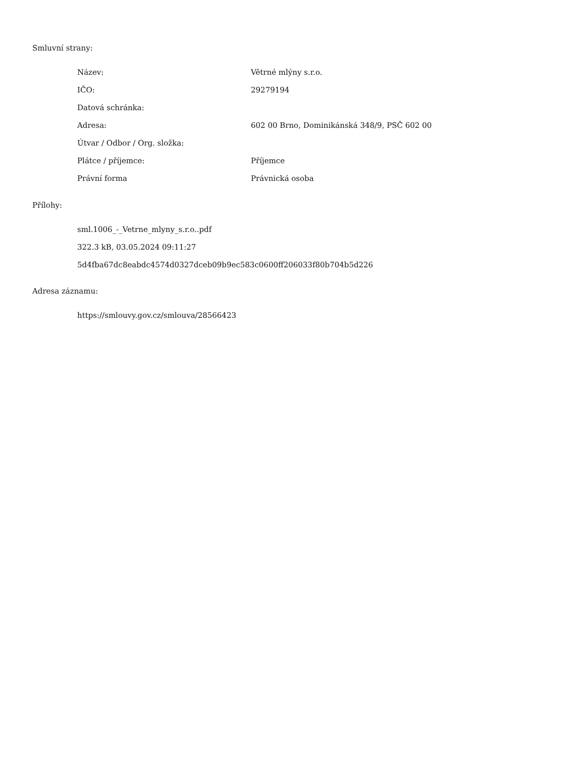Smluvní strany:
| Název: | Větrné mlýny s.r.o. |
| IČO: | 29279194 |
| Datová schránka: | |
| Adresa: | 602 00 Brno, Dominikánská 348/9, PSČ 602 00 |
| Útvar / Odbor / Org. složka: | |
| Plátce / příjemce: | Příjemce |
| Právní forma | Právnická osoba |
Přílohy:
sml.1006_-_Vetrne_mlyny_s.r.o..pdf
322.3 kB, 03.05.2024 09:11:27
5d4fba67dc8eabdc4574d0327dceb09b9ec583c0600ff206033f80b704b5d226
Adresa záznamu:
https://smlouvy.gov.cz/smlouva/28566423